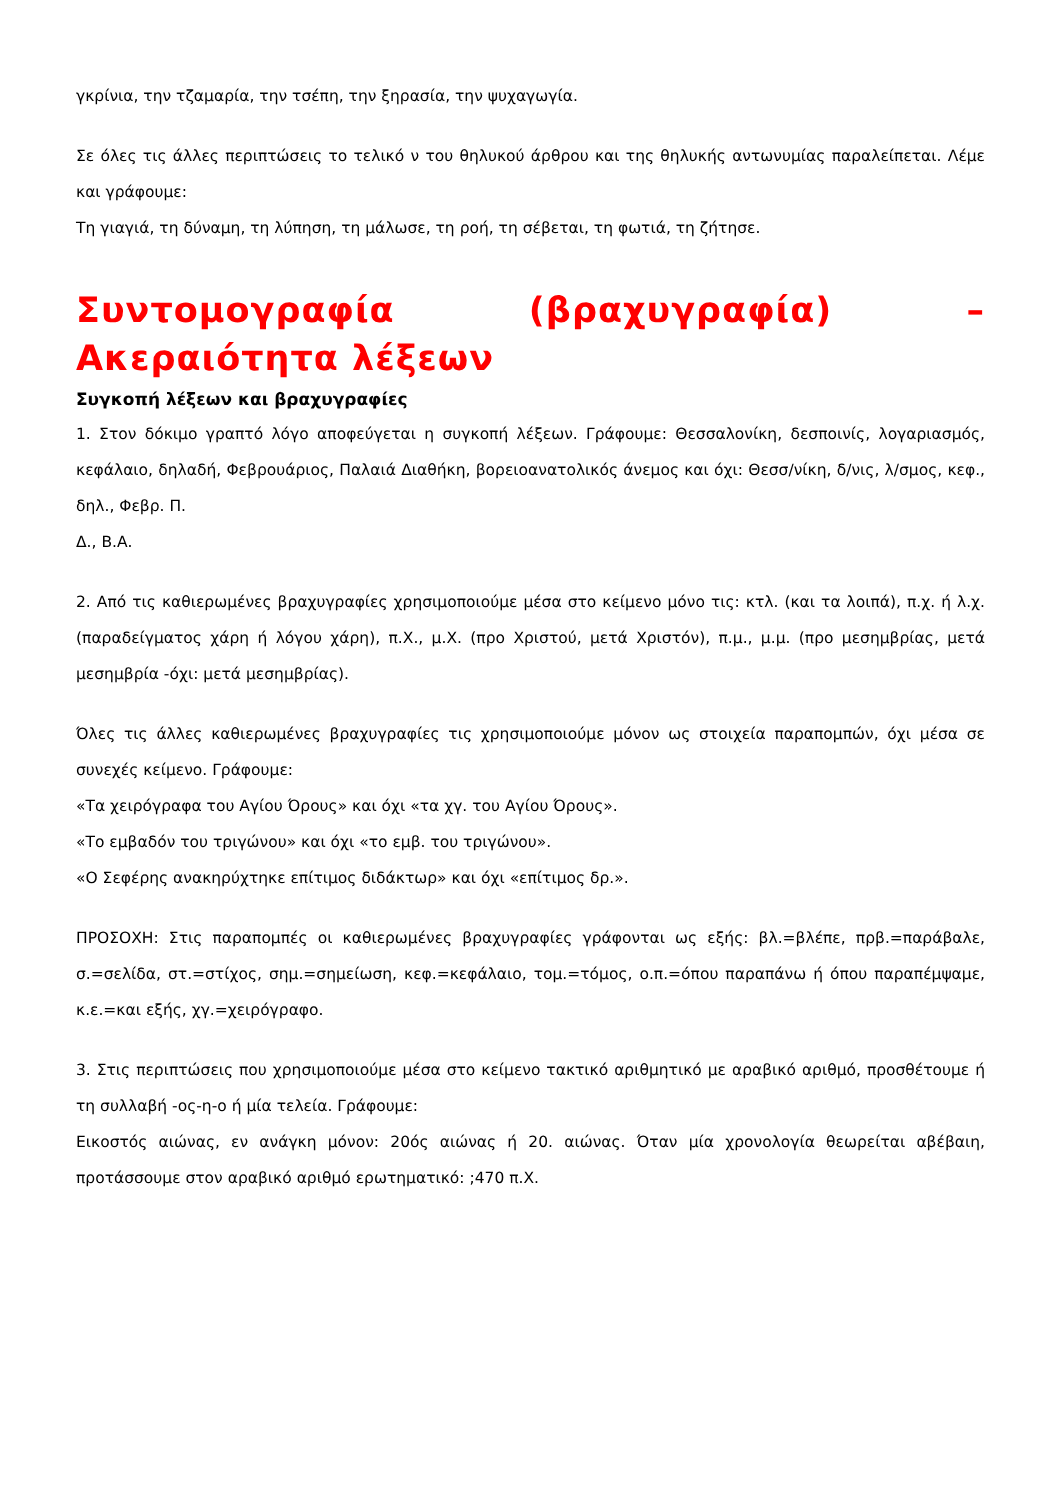γκρίνια, την τζαμαρία, την τσέπη, την ξηρασία, την ψυχαγωγία.
Σε όλες τις άλλες περιπτώσεις το τελικό ν του θηλυκού άρθρου και της θηλυκής αντωνυμίας παραλείπεται. Λέμε και γράφουμε:
Τη γιαγιά, τη δύναμη, τη λύπηση, τη μάλωσε, τη ροή, τη σέβεται, τη φωτιά, τη ζήτησε.
Συντομογραφία (βραχυγραφία) – Ακεραιότητα λέξεων
Συγκοπή λέξεων και βραχυγραφίες
1. Στον δόκιμο γραπτό λόγο αποφεύγεται η συγκοπή λέξεων. Γράφουμε: Θεσσαλονίκη, δεσποινίς, λογαριασμός, κεφάλαιο, δηλαδή, Φεβρουάριος, Παλαιά Διαθήκη, βορειοανατολικός άνεμος και όχι: Θεσσ/νίκη, δ/νις, λ/σμος, κεφ., δηλ., Φεβρ. Π.
Δ., Β.Α.
2. Από τις καθιερωμένες βραχυγραφίες χρησιμοποιούμε μέσα στο κείμενο μόνο τις: κτλ. (και τα λοιπά), π.χ. ή λ.χ. (παραδείγματος χάρη ή λόγου χάρη), π.Χ., μ.Χ. (προ Χριστού, μετά Χριστόν), π.μ., μ.μ. (προ μεσημβρίας, μετά μεσημβρία -όχι: μετά μεσημβρίας).
Όλες τις άλλες καθιερωμένες βραχυγραφίες τις χρησιμοποιούμε μόνον ως στοιχεία παραπομπών, όχι μέσα σε συνεχές κείμενο. Γράφουμε:
«Τα χειρόγραφα του Αγίου Όρους» και όχι «τα χγ. του Αγίου Όρους».
«Το εμβαδόν του τριγώνου» και όχι «το εμβ. του τριγώνου».
«Ο Σεφέρης ανακηρύχτηκε επίτιμος διδάκτωρ» και όχι «επίτιμος δρ.».
ΠΡΟΣΟΧΗ: Στις παραπομπές οι καθιερωμένες βραχυγραφίες γράφονται ως εξής: βλ.=βλέπε, πρβ.=παράβαλε, σ.=σελίδα, στ.=στίχος, σημ.=σημείωση, κεφ.=κεφάλαιο, τομ.=τόμος, ο.π.=όπου παραπάνω ή όπου παραπέμψαμε, κ.ε.=και εξής, χγ.=χειρόγραφο.
3. Στις περιπτώσεις που χρησιμοποιούμε μέσα στο κείμενο τακτικό αριθμητικό με αραβικό αριθμό, προσθέτουμε ή τη συλλαβή -ος-η-ο ή μία τελεία. Γράφουμε:
Εικοστός αιώνας, εν ανάγκη μόνον: 20ός αιώνας ή 20. αιώνας. Όταν μία χρονολογία θεωρείται αβέβαιη, προτάσσουμε στον αραβικό αριθμό ερωτηματικό: ;470 π.Χ.